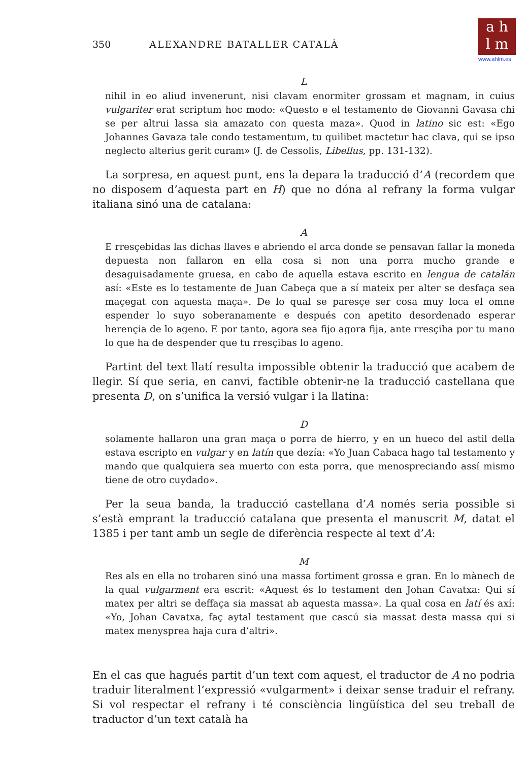a h
l m
www.ahlm.es
350 ALEXANDRE BATALLER CATALÀ
L
nihil in eo aliud invenerunt, nisi clavam enormiter grossam et magnam, in cuius vulgariter erat scriptum hoc modo: «Questo e el testamento de Giovanni Gavasa chi se per altrui lassa sia amazato con questa maza». Quod in latino sic est: «Ego Johannes Gavaza tale condo testamentum, tu quilibet mactetur hac clava, qui se ipso neglecto alterius gerit curam» (J. de Cessolis, Libellus, pp. 131-132).
La sorpresa, en aquest punt, ens la depara la traducció d’A (recordem que no disposem d’aquesta part en H) que no dóna al refrany la forma vulgar italiana sinó una de catalana:
A
E rresçebidas las dichas llaves e abriendo el arca donde se pensavan fallar la moneda depuesta non fallaron en ella cosa si non una porra mucho grande e desaguisadamente gruesa, en cabo de aquella estava escrito en lengua de catalán así: «Este es lo testamente de Juan Cabeça que a sí mateix per alter se desfaça sea maçegat con aquesta maça». De lo qual se paresçe ser cosa muy loca el omne espender lo suyo soberanamente e después con apetito desordenado esperar herençia de lo ageno. E por tanto, agora sea fijo agora fija, ante rresçiba por tu mano lo que ha de despender que tu rresçibas lo ageno.
Partint del text llatí resulta impossible obtenir la traducció que acabem de llegir. Sí que seria, en canvi, factible obtenir-ne la traducció castellana que presenta D, on s’unifica la versió vulgar i la llatina:
D
solamente hallaron una gran maça o porra de hierro, y en un hueco del astil della estava escripto en vulgar y en latín que dezía: «Yo Juan Cabaca hago tal testamento y mando que qualquiera sea muerto con esta porra, que menospreciando assí mismo tiene de otro cuydado».
Per la seua banda, la traducció castellana d’A només seria possible si s’està emprant la traducció catalana que presenta el manuscrit M, datat el 1385 i per tant amb un segle de diferència respecte al text d’A:
M
Res als en ella no trobaren sinó una massa fortiment grossa e gran. En lo mànech de la qual vulgarment era escrit: «Aquest és lo testament den Johan Cavatxa: Qui sí matex per altri se deffaça sia massat ab aquesta massa». La qual cosa en latí és axí: «Yo, Johan Cavatxa, faç aytal testament que cascú sia massat desta massa qui si matex menysprea haja cura d’altri».
En el cas que hagués partit d’un text com aquest, el traductor de A no podria traduir literalment l’expressió «vulgarment» i deixar sense traduir el refrany. Si vol respectar el refrany i té consciència lingüística del seu treball de traductor d’un text català ha